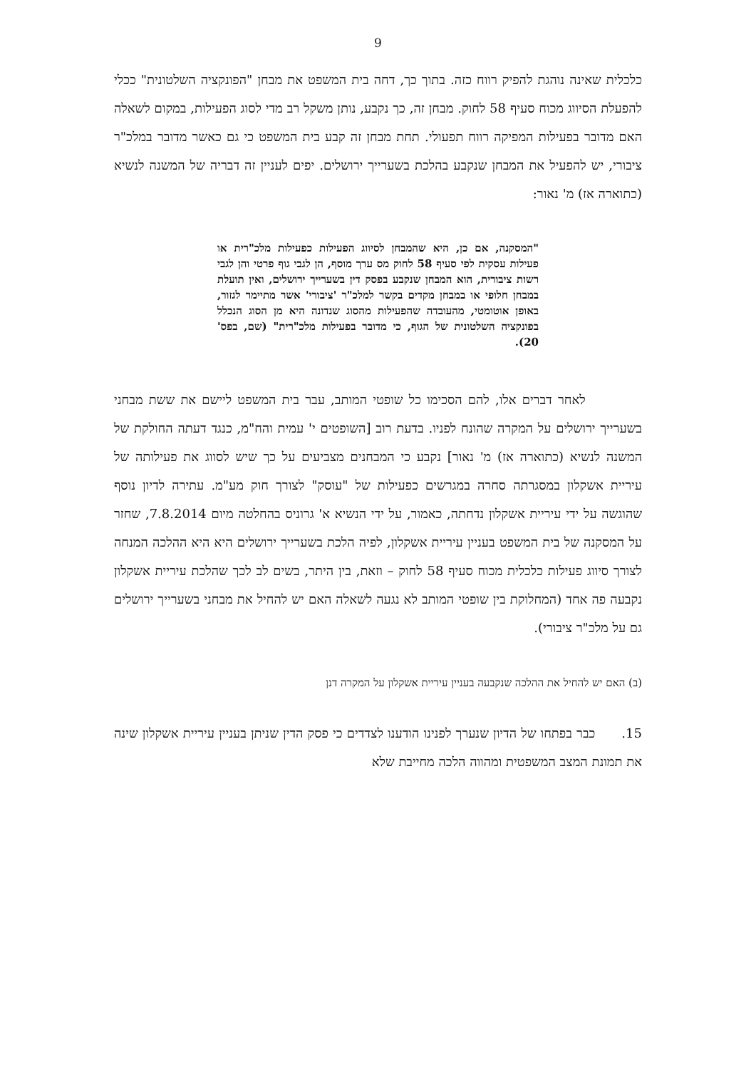9
כלכלית שאינה נוהגת להפיק רווח כזה. בתוך כך, דחה בית המשפט את מבחן "הפונקציה השלטונית" ככלי להפעלת הסיווג מכוח סעיף 58 לחוק. מבחן זה, כך נקבע, נותן משקל רב מדי לסוג הפעילות, במקום לשאלה האם מדובר בפעילות המפיקה רווח תפעולי. תחת מבחן זה קבע בית המשפט כי גם כאשר מדובר במלכ"ר ציבורי, יש להפעיל את המבחן שנקבע בהלכת בשערייך ירושלים. יפים לעניין זה דבריה של המשנה לנשיא (כתוארה אז) מ' נאור:
"המסקנה, אם כן, היא שהמבחן לסיווג הפעילות כפעילות מלכ"רית או פעילות עסקית לפי סעיף 58 לחוק מס ערך מוסף, הן לגבי גוף פרטי והן לגבי רשות ציבורית, הוא המבחן שנקבע בפסק דין בשערייך ירושלים, ואין תועלת במבחן חלופי או במבחן מקדים בקשר למלכ"ר 'ציבורי' אשר מתיימר לגזור, באופן אוטומטי, מהעובדה שהפעילות מהסוג שנדונה היא מן הסוג הנכלל בפונקציה השלטונית של הגוף, כי מדובר בפעילות מלכ"רית" (שם, בפס' 20).
לאחר דברים אלו, להם הסכימו כל שופטי המותב, עבר בית המשפט ליישם את ששת מבחני בשערייך ירושלים על המקרה שהונח לפניו. בדעת רוב [השופטים י' עמית והח"מ, כנגד דעתה החולקת של המשנה לנשיא (כתוארה אז) מ' נאור] נקבע כי המבחנים מצביעים על כך שיש לסווג את פעילותה של עיריית אשקלון במסגרתה סחרה במגרשים כפעילות של "עוסק" לצורך חוק מע"מ. עתירה לדיון נוסף שהוגשה על ידי עיריית אשקלון נדחתה, כאמור, על ידי הנשיא א' גרוניס בהחלטה מיום 7.8.2014, שחזר על המסקנה של בית המשפט בעניין עיריית אשקלון, לפיה הלכת בשערייך ירושלים היא היא ההלכה המנחה לצורך סיווג פעילות כלכלית מכוח סעיף 58 לחוק – וזאת, בין היתר, בשים לב לכך שהלכת עיריית אשקלון נקבעה פה אחד (המחלוקת בין שופטי המותב לא נגעה לשאלה האם יש להחיל את מבחני בשערייך ירושלים גם על מלכ"ר ציבורי).
(ב) האם יש להחיל את ההלכה שנקבעה בעניין עיריית אשקלון על המקרה דנן
15. כבר בפתחו של הדיון שנערך לפנינו הודענו לצדדים כי פסק הדין שניתן בעניין עיריית אשקלון שינה את תמונת המצב המשפטית ומהווה הלכה מחייבת שלא